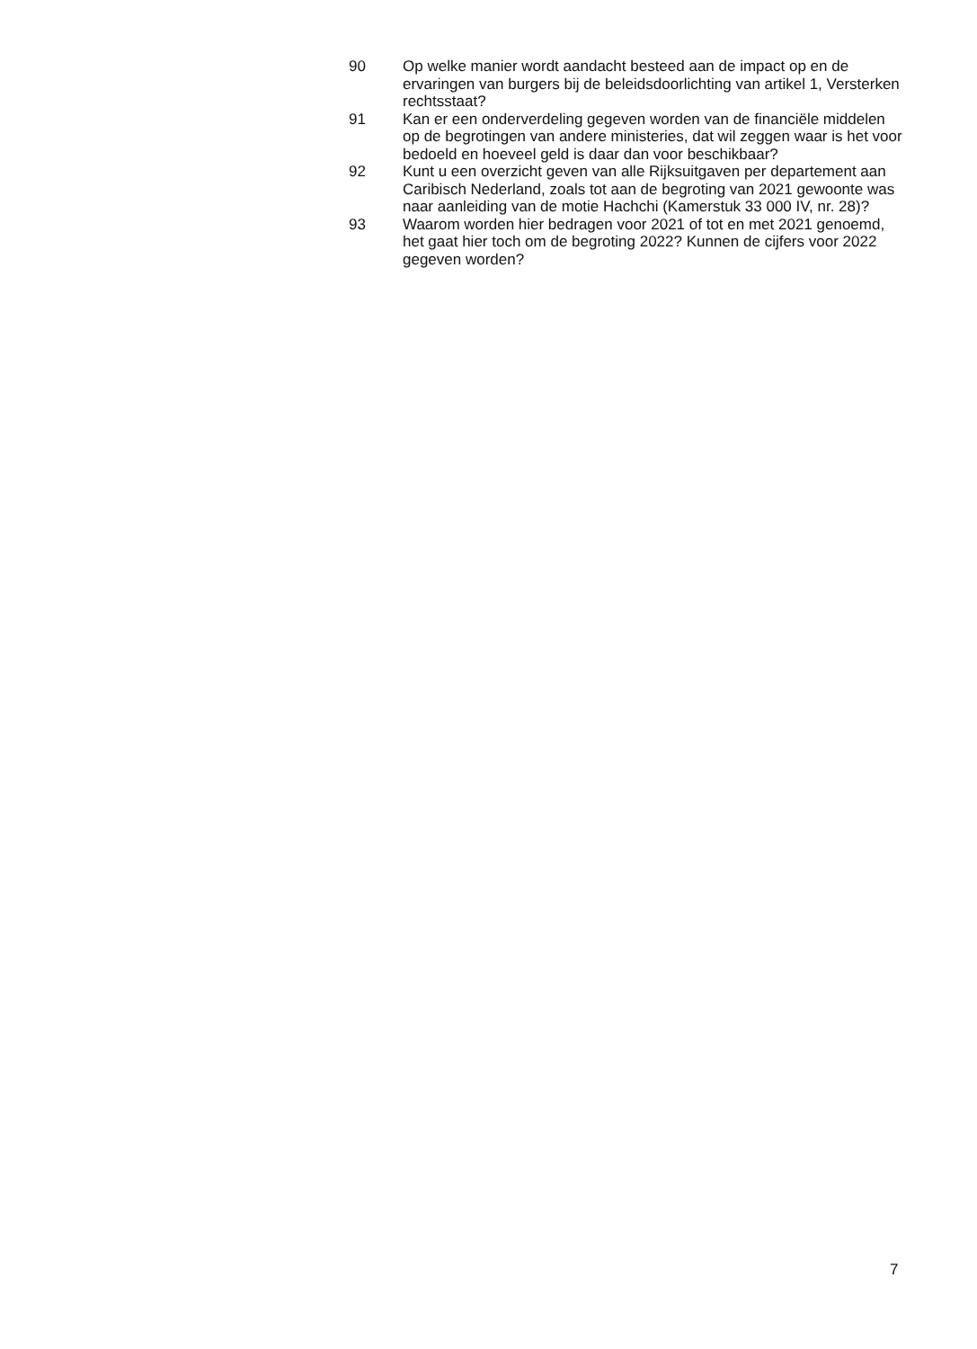90 Op welke manier wordt aandacht besteed aan de impact op en de ervaringen van burgers bij de beleidsdoorlichting van artikel 1, Versterken rechtsstaat?
91 Kan er een onderverdeling gegeven worden van de financiële middelen op de begrotingen van andere ministeries, dat wil zeggen waar is het voor bedoeld en hoeveel geld is daar dan voor beschikbaar?
92 Kunt u een overzicht geven van alle Rijksuitgaven per departement aan Caribisch Nederland, zoals tot aan de begroting van 2021 gewoonte was naar aanleiding van de motie Hachchi (Kamerstuk 33 000 IV, nr. 28)?
93 Waarom worden hier bedragen voor 2021 of tot en met 2021 genoemd, het gaat hier toch om de begroting 2022? Kunnen de cijfers voor 2022 gegeven worden?
7